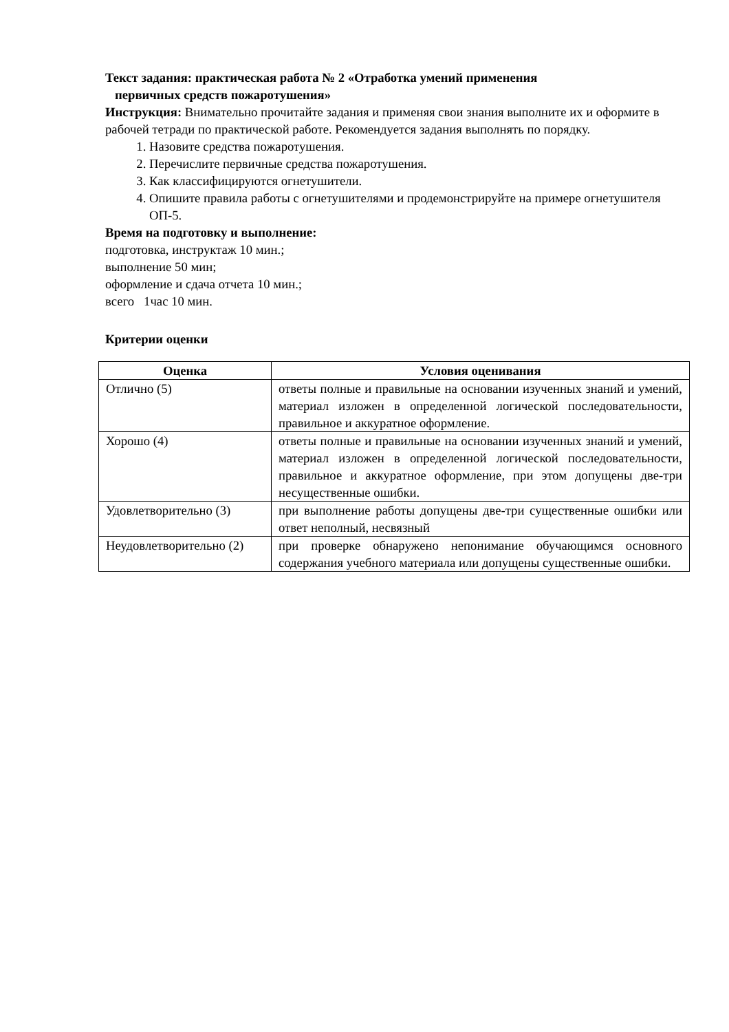Текст задания: практическая работа № 2 «Отработка умений применения
первичных средств пожаротушения»
Инструкция: Внимательно прочитайте задания и применяя свои знания выполните их и оформите в рабочей тетради по практической работе. Рекомендуется задания выполнять по порядку.
1. Назовите средства пожаротушения.
2. Перечислите первичные средства пожаротушения.
3. Как классифицируются огнетушители.
4. Опишите правила работы с огнетушителями и продемонстрируйте на примере огнетушителя ОП-5.
Время на подготовку и выполнение:
подготовка, инструктаж 10 мин.;
выполнение 50 мин;
оформление и сдача отчета 10 мин.;
всего 1час 10 мин.
Критерии оценки
| Оценка | Условия оценивания |
| --- | --- |
| Отлично (5) | ответы полные и правильные на основании изученных знаний и умений, материал изложен в определенной логической последовательности, правильное и аккуратное оформление. |
| Хорошо (4) | ответы полные и правильные на основании изученных знаний и умений, материал изложен в определенной логической последовательности, правильное и аккуратное оформление, при этом допущены две-три несущественные ошибки. |
| Удовлетворительно (3) | при выполнение работы допущены две-три существенные ошибки или ответ неполный, несвязный |
| Неудовлетворительно (2) | при проверке обнаружено непонимание обучающимся основного содержания учебного материала или допущены существенные ошибки. |